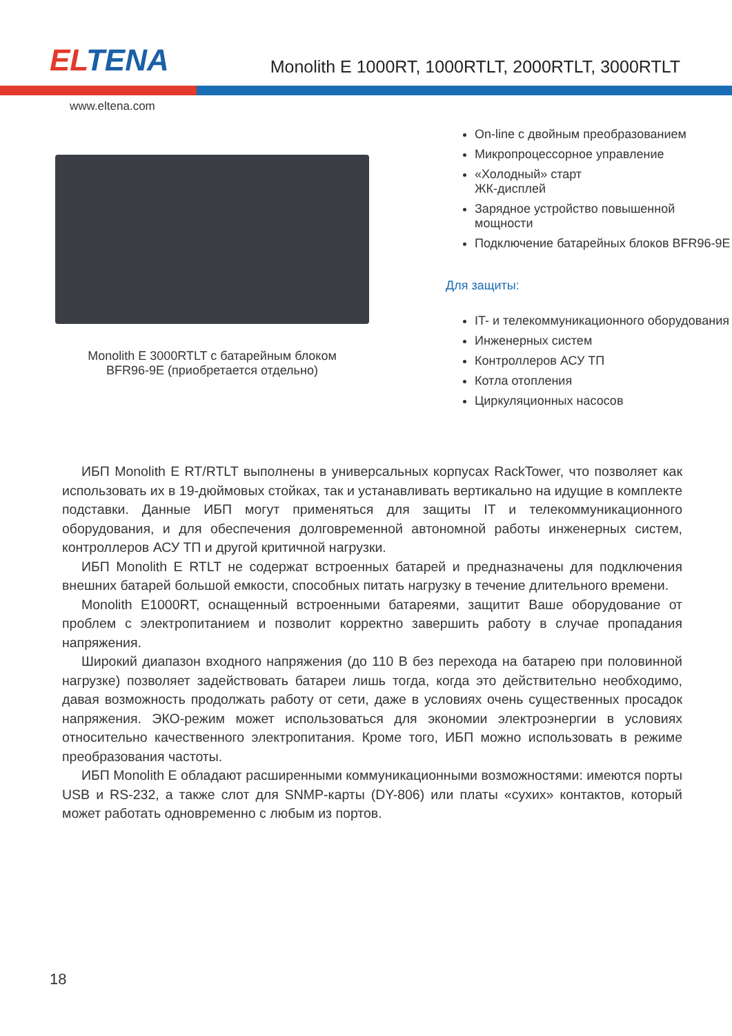ELTENA
Monolith E 1000RT, 1000RTLT, 2000RTLT, 3000RTLT
www.eltena.com
Monolith E 3000RTLT с батарейным блоком
BFR96-9E (приобретается отдельно)
On-line с двойным преобразованием
Микропроцессорное управление
«Холодный» старт
ЖК-дисплей
Зарядное устройство повышенной мощности
Подключение батарейных блоков BFR96-9E
Для защиты:
IT- и телекоммуникационного оборудования
Инженерных систем
Контроллеров АСУ ТП
Котла отопления
Циркуляционных насосов
ИБП Monolith E RT/RTLT выполнены в универсальных корпусах RackTower, что позволяет как использовать их в 19-дюймовых стойках, так и устанавливать вертикально на идущие в комплекте подставки. Данные ИБП могут применяться для защиты IT и телекоммуникационного оборудования, и для обеспечения долговременной автономной работы инженерных систем, контроллеров АСУ ТП и другой критичной нагрузки.
ИБП Monolith E RTLT не содержат встроенных батарей и предназначены для подключения внешних батарей большой емкости, способных питать нагрузку в течение длительного времени.
Monolith E1000RT, оснащенный встроенными батареями, защитит Ваше оборудование от проблем с электропитанием и позволит корректно завершить работу в случае пропадания напряжения.
Широкий диапазон входного напряжения (до 110 В без перехода на батарею при половинной нагрузке) позволяет задействовать батареи лишь тогда, когда это действительно необходимо, давая возможность продолжать работу от сети, даже в условиях очень существенных просадок напряжения. ЭКО-режим может использоваться для экономии электроэнергии в условиях относительно качественного электропитания. Кроме того, ИБП можно использовать в режиме преобразования частоты.
ИБП Monolith E обладают расширенными коммуникационными возможностями: имеются порты USB и RS-232, а также слот для SNMP-карты (DY-806) или платы «сухих» контактов, который может работать одновременно с любым из портов.
18